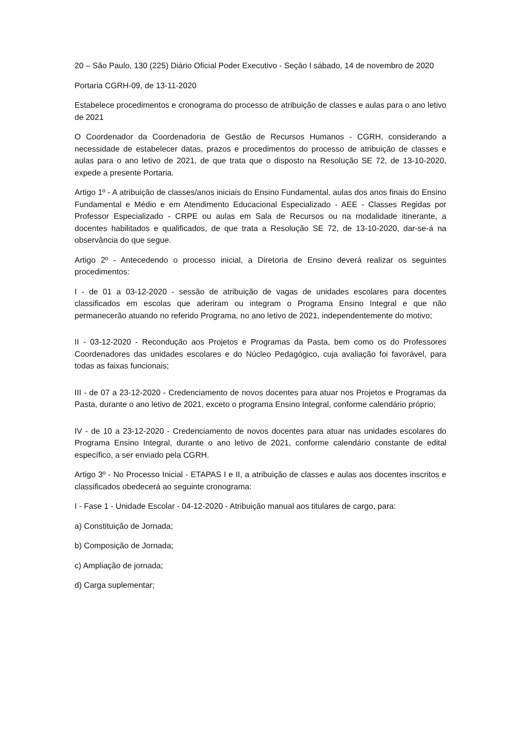20 – São Paulo, 130 (225) Diário Oficial Poder Executivo - Seção I sábado, 14 de novembro de 2020
Portaria CGRH-09, de 13-11-2020
Estabelece procedimentos e cronograma do processo de atribuição de classes e aulas para o ano letivo de 2021
O Coordenador da Coordenadoria de Gestão de Recursos Humanos - CGRH, considerando a necessidade de estabelecer datas, prazos e procedimentos do processo de atribuição de classes e aulas para o ano letivo de 2021, de que trata que o disposto na Resolução SE 72, de 13-10-2020, expede a presente Portaria.
Artigo 1º - A atribuição de classes/anos iniciais do Ensino Fundamental, aulas dos anos finais do Ensino Fundamental e Médio e em Atendimento Educacional Especializado - AEE - Classes Regidas por Professor Especializado - CRPE ou aulas em Sala de Recursos ou na modalidade itinerante, a docentes habilitados e qualificados, de que trata a Resolução SE 72, de 13-10-2020, dar-se-á na observância do que segue.
Artigo 2º - Antecedendo o processo inicial, a Diretoria de Ensino deverá realizar os seguintes procedimentos:
I - de 01 a 03-12-2020 - sessão de atribuição de vagas de unidades escolares para docentes classificados em escolas que aderiram ou integram o Programa Ensino Integral e que não permanecerão atuando no referido Programa, no ano letivo de 2021, independentemente do motivo;
II - 03-12-2020 - Recondução aos Projetos e Programas da Pasta, bem como os do Professores Coordenadores das unidades escolares e do Núcleo Pedagógico, cuja avaliação foi favorável, para todas as faixas funcionais;
III - de 07 a 23-12-2020 - Credenciamento de novos docentes para atuar nos Projetos e Programas da Pasta, durante o ano letivo de 2021, exceto o programa Ensino Integral, conforme calendário próprio;
IV - de 10 a 23-12-2020 - Credenciamento de novos docentes para atuar nas unidades escolares do Programa Ensino Integral, durante o ano letivo de 2021, conforme calendário constante de edital específico, a ser enviado pela CGRH.
Artigo 3º - No Processo Inicial - ETAPAS I e II, a atribuição de classes e aulas aos docentes inscritos e classificados obedecerá ao seguinte cronograma:
I - Fase 1 - Unidade Escolar - 04-12-2020 - Atribuição manual aos titulares de cargo, para:
a) Constituição de Jornada;
b) Composição de Jornada;
c) Ampliação de jornada;
d) Carga suplementar;